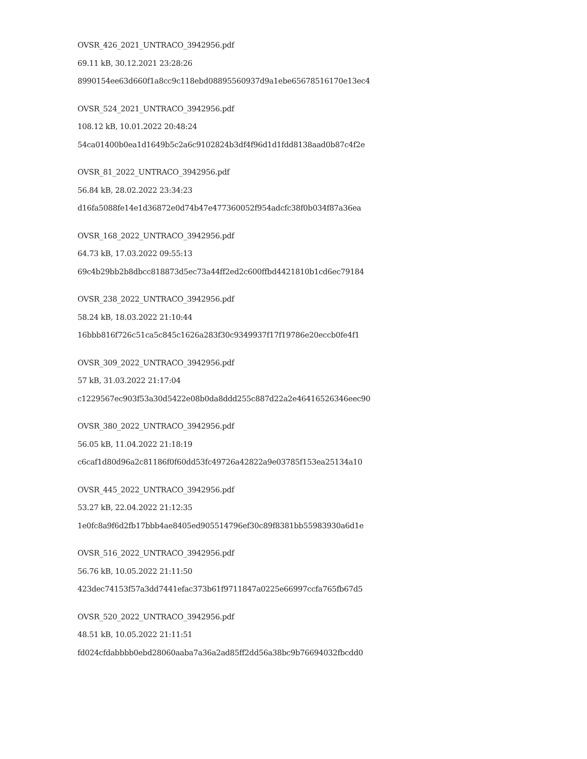OVSR_426_2021_UNTRACO_3942956.pdf
69.11 kB, 30.12.2021 23:28:26
8990154ee63d660f1a8cc9c118ebd08895560937d9a1ebe65678516170e13ec4
OVSR_524_2021_UNTRACO_3942956.pdf
108.12 kB, 10.01.2022 20:48:24
54ca01400b0ea1d1649b5c2a6c9102824b3df4f96d1d1fdd8138aad0b87c4f2e
OVSR_81_2022_UNTRACO_3942956.pdf
56.84 kB, 28.02.2022 23:34:23
d16fa5088fe14e1d36872e0d74b47e477360052f954adcfc38f0b034f87a36ea
OVSR_168_2022_UNTRACO_3942956.pdf
64.73 kB, 17.03.2022 09:55:13
69c4b29bb2b8dbcc818873d5ec73a44ff2ed2c600ffbd4421810b1cd6ec79184
OVSR_238_2022_UNTRACO_3942956.pdf
58.24 kB, 18.03.2022 21:10:44
16bbb816f726c51ca5c845c1626a283f30c9349937f17f19786e20eccb0fe4f1
OVSR_309_2022_UNTRACO_3942956.pdf
57 kB, 31.03.2022 21:17:04
c1229567ec903f53a30d5422e08b0da8ddd255c887d22a2e46416526346eec90
OVSR_380_2022_UNTRACO_3942956.pdf
56.05 kB, 11.04.2022 21:18:19
c6caf1d80d96a2c81186f0f60dd53fc49726a42822a9e03785f153ea25134a10
OVSR_445_2022_UNTRACO_3942956.pdf
53.27 kB, 22.04.2022 21:12:35
1e0fc8a9f6d2fb17bbb4ae8405ed905514796ef30c89f8381bb55983930a6d1e
OVSR_516_2022_UNTRACO_3942956.pdf
56.76 kB, 10.05.2022 21:11:50
423dec74153f57a3dd7441efac373b61f9711847a0225e66997ccfa765fb67d5
OVSR_520_2022_UNTRACO_3942956.pdf
48.51 kB, 10.05.2022 21:11:51
fd024cfdabbbb0ebd28060aaba7a36a2ad85ff2dd56a38bc9b76694032fbcdd0